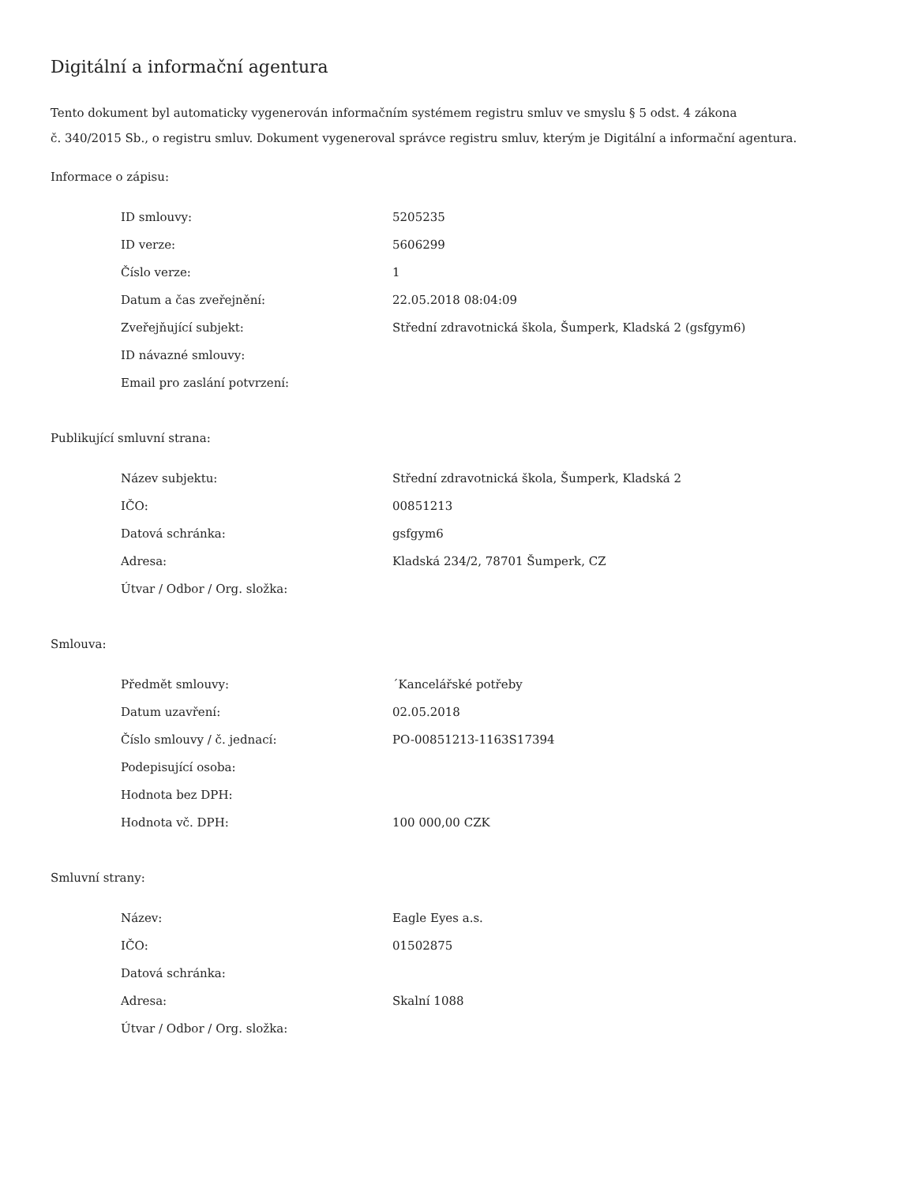Digitální a informační agentura
Tento dokument byl automaticky vygenerován informačním systémem registru smluv ve smyslu § 5 odst. 4 zákona
č. 340/2015 Sb., o registru smluv. Dokument vygeneroval správce registru smluv, kterým je Digitální a informační agentura.
Informace o zápisu:
| ID smlouvy: | 5205235 |
| ID verze: | 5606299 |
| Číslo verze: | 1 |
| Datum a čas zveřejnění: | 22.05.2018 08:04:09 |
| Zveřejňující subjekt: | Střední zdravotnická škola, Šumperk, Kladská 2 (gsfgym6) |
| ID návazné smlouvy: | |
| Email pro zaslání potvrzení: | |
Publikující smluvní strana:
| Název subjektu: | Střední zdravotnická škola, Šumperk, Kladská 2 |
| IČO: | 00851213 |
| Datová schránka: | gsfgym6 |
| Adresa: | Kladská 234/2, 78701 Šumperk, CZ |
| Útvar / Odbor / Org. složka: | |
Smlouva:
| Předmět smlouvy: | ´Kancelářské potřeby |
| Datum uzavření: | 02.05.2018 |
| Číslo smlouvy / č. jednací: | PO-00851213-1163S17394 |
| Podepisující osoba: | |
| Hodnota bez DPH: | |
| Hodnota vč. DPH: | 100 000,00 CZK |
Smluvní strany:
| Název: | Eagle Eyes a.s. |
| IČO: | 01502875 |
| Datová schránka: | |
| Adresa: | Skalní 1088 |
| Útvar / Odbor / Org. složka: | |